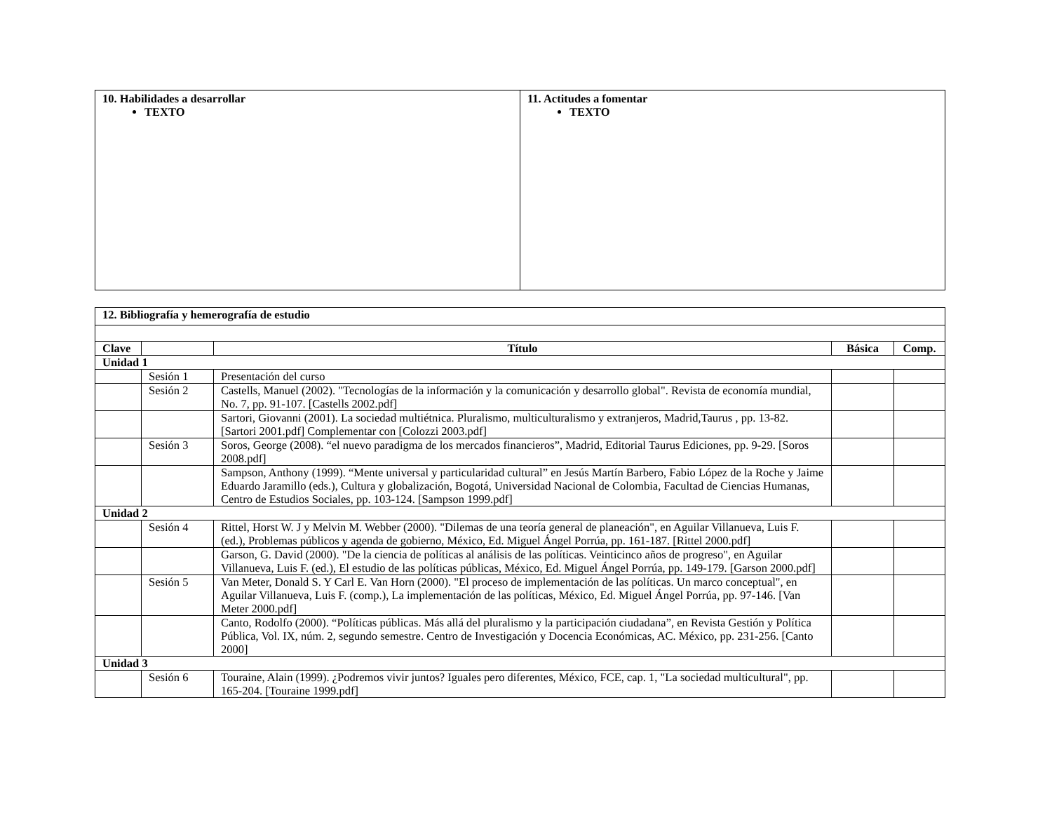| 10. Habilidades a desarrollar TEXTO | 11. Actitudes a fomentar TEXTO |
| 12. Bibliografía y hemerografía de estudio | | | | |
| --- | --- | --- | --- | --- |
| Clave | | Título | Básica | Comp. |
| Unidad 1 | | | | |
| | Sesión 1 | Presentación del curso | | |
| | Sesión 2 | Castells, Manuel (2002). "Tecnologías de la información y la comunicación y desarrollo global". Revista de economía mundial, No. 7, pp. 91-107. [Castells 2002.pdf] | | |
| | | Sartori, Giovanni (2001). La sociedad multiétnica. Pluralismo, multiculturalismo y extranjeros, Madrid,Taurus , pp. 13-82. [Sartori 2001.pdf] Complementar con [Colozzi 2003.pdf] | | |
| | Sesión 3 | Soros, George (2008). “el nuevo paradigma de los mercados financieros”, Madrid, Editorial Taurus Ediciones, pp. 9-29. [Soros 2008.pdf] | | |
| | | Sampson, Anthony (1999). “Mente universal y particularidad cultural” en Jesús Martín Barbero, Fabio López de la Roche y Jaime Eduardo Jaramillo (eds.), Cultura y globalización, Bogotá, Universidad Nacional de Colombia, Facultad de Ciencias Humanas, Centro de Estudios Sociales, pp. 103-124. [Sampson 1999.pdf] | | |
| Unidad 2 | | | | |
| | Sesión 4 | Rittel, Horst W. J y Melvin M. Webber (2000). "Dilemas de una teoría general de planeación", en Aguilar Villanueva, Luis F. (ed.), Problemas públicos y agenda de gobierno, México, Ed. Miguel Ángel Porrúa, pp. 161-187. [Rittel 2000.pdf] | | |
| | | Garson, G. David (2000). "De la ciencia de políticas al análisis de las políticas. Veinticinco años de progreso", en Aguilar Villanueva, Luis F. (ed.), El estudio de las políticas públicas, México, Ed. Miguel Ángel Porrúa, pp. 149-179. [Garson 2000.pdf] | | |
| | Sesión 5 | Van Meter, Donald S. Y Carl E. Van Horn (2000). "El proceso de implementación de las políticas. Un marco conceptual", en Aguilar Villanueva, Luis F. (comp.), La implementación de las políticas, México, Ed. Miguel Ángel Porrúa, pp. 97-146. [Van Meter 2000.pdf] | | |
| | | Canto, Rodolfo (2000). “Políticas públicas. Más allá del pluralismo y la participación ciudadana”, en Revista Gestión y Política Pública, Vol. IX, núm. 2, segundo semestre. Centro de Investigación y Docencia Económicas, AC. México, pp. 231-256. [Canto 2000] | | |
| Unidad 3 | | | | |
| | Sesión 6 | Touraine, Alain (1999). ¿Podremos vivir juntos? Iguales pero diferentes, México, FCE, cap. 1, "La sociedad multicultural", pp. 165-204. [Touraine 1999.pdf] | | |